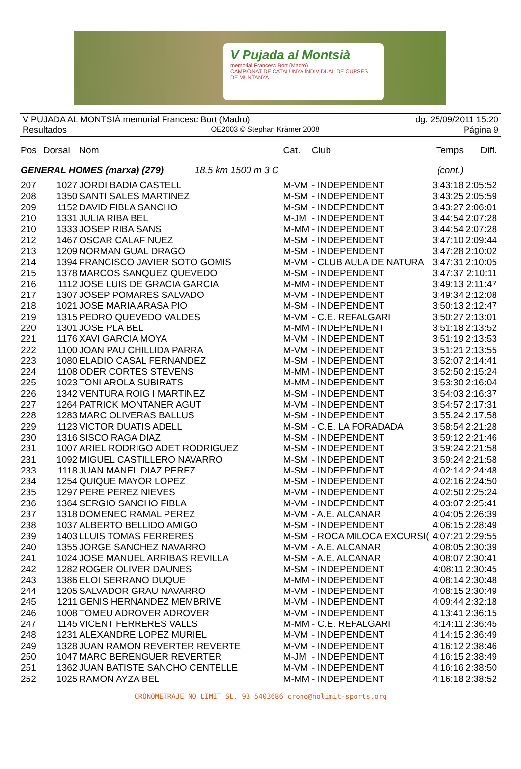V Pujada al Montsià
memorial Francesc Bort (Madro)
CAMPIONAT DE CATALUNYA INDIVIDUAL DE CURSES DE MUNTANYA
V PUJADA AL MONTSIÀ memorial Francesc Bort (Madro) dg. 25/09/2011 15:20
Resultados OE2003 © Stephan Krämer 2008 Página 9
| Pos | Dorsal | Nom | Cat. | Club | Temps | Diff. |
| --- | --- | --- | --- | --- | --- | --- |
| GENERAL HOMES (marxa) (279) 18.5 km 1500 m 3 C | | | | | (cont.) | |
| 207 | 1027 | JORDI BADIA CASTELL | M-VM | - INDEPENDENT | 3:43:18 | 2:05:52 |
| 208 | 1350 | SANTI SALES MARTINEZ | M-SM | - INDEPENDENT | 3:43:25 | 2:05:59 |
| 209 | 1152 | DAVID FIBLA SANCHO | M-SM | - INDEPENDENT | 3:43:27 | 2:06:01 |
| 210 | 1331 | JULIA RIBA BEL | M-JM | - INDEPENDENT | 3:44:54 | 2:07:28 |
| 210 | 1333 | JOSEP RIBA SANS | M-MM | - INDEPENDENT | 3:44:54 | 2:07:28 |
| 212 | 1467 | OSCAR CALAF NUEZ | M-SM | - INDEPENDENT | 3:47:10 | 2:09:44 |
| 213 | 1209 | NORMAN GUAL DRAGO | M-SM | - INDEPENDENT | 3:47:28 | 2:10:02 |
| 214 | 1394 | FRANCISCO JAVIER SOTO GOMIS | M-VM | - CLUB AULA DE NATURA | 3:47:31 | 2:10:05 |
| 215 | 1378 | MARCOS SANQUEZ QUEVEDO | M-SM | - INDEPENDENT | 3:47:37 | 2:10:11 |
| 216 | 1112 | JOSE LUIS DE GRACIA GARCIA | M-MM | - INDEPENDENT | 3:49:13 | 2:11:47 |
| 217 | 1307 | JOSEP POMARES SALVADO | M-VM | - INDEPENDENT | 3:49:34 | 2:12:08 |
| 218 | 1021 | JOSE MARIA ARASA PIO | M-SM | - INDEPENDENT | 3:50:13 | 2:12:47 |
| 219 | 1315 | PEDRO QUEVEDO VALDES | M-VM | - C.E. REFALGARI | 3:50:27 | 2:13:01 |
| 220 | 1301 | JOSE PLA BEL | M-MM | - INDEPENDENT | 3:51:18 | 2:13:52 |
| 221 | 1176 | XAVI GARCIA MOYA | M-VM | - INDEPENDENT | 3:51:19 | 2:13:53 |
| 222 | 1100 | JOAN PAU CHILLIDA PARRA | M-VM | - INDEPENDENT | 3:51:21 | 2:13:55 |
| 223 | 1080 | ELADIO CASAL FERNANDEZ | M-SM | - INDEPENDENT | 3:52:07 | 2:14:41 |
| 224 | 1108 | ODER CORTES STEVENS | M-MM | - INDEPENDENT | 3:52:50 | 2:15:24 |
| 225 | 1023 | TONI AROLA SUBIRATS | M-MM | - INDEPENDENT | 3:53:30 | 2:16:04 |
| 226 | 1342 | VENTURA ROIG I MARTINEZ | M-SM | - INDEPENDENT | 3:54:03 | 2:16:37 |
| 227 | 1264 | PATRICK MONTANER AGUT | M-VM | - INDEPENDENT | 3:54:57 | 2:17:31 |
| 228 | 1283 | MARC OLIVERAS BALLUS | M-SM | - INDEPENDENT | 3:55:24 | 2:17:58 |
| 229 | 1123 | VICTOR DUATIS ADELL | M-SM | - C.E. LA FORADADA | 3:58:54 | 2:21:28 |
| 230 | 1316 | SISCO RAGA DIAZ | M-SM | - INDEPENDENT | 3:59:12 | 2:21:46 |
| 231 | 1007 | ARIEL RODRIGO ADET RODRIGUEZ | M-SM | - INDEPENDENT | 3:59:24 | 2:21:58 |
| 231 | 1092 | MIGUEL CASTILLERO NAVARRO | M-SM | - INDEPENDENT | 3:59:24 | 2:21:58 |
| 233 | 1118 | JUAN MANEL DIAZ PEREZ | M-SM | - INDEPENDENT | 4:02:14 | 2:24:48 |
| 234 | 1254 | QUIQUE MAYOR LOPEZ | M-SM | - INDEPENDENT | 4:02:16 | 2:24:50 |
| 235 | 1297 | PERE PEREZ NIEVES | M-VM | - INDEPENDENT | 4:02:50 | 2:25:24 |
| 236 | 1364 | SERGIO SANCHO FIBLA | M-VM | - INDEPENDENT | 4:03:07 | 2:25:41 |
| 237 | 1318 | DOMENEC RAMAL PEREZ | M-VM | - A.E. ALCANAR | 4:04:05 | 2:26:39 |
| 238 | 1037 | ALBERTO BELLIDO AMIGO | M-SM | - INDEPENDENT | 4:06:15 | 2:28:49 |
| 239 | 1403 | LLUIS TOMAS FERRERES | M-SM | - ROCA MILOCA EXCURSI( | 4:07:21 | 2:29:55 |
| 240 | 1355 | JORGE SANCHEZ NAVARRO | M-VM | - A.E. ALCANAR | 4:08:05 | 2:30:39 |
| 241 | 1024 | JOSE MANUEL ARRIBAS REVILLA | M-SM | - A.E. ALCANAR | 4:08:07 | 2:30:41 |
| 242 | 1282 | ROGER OLIVER DAUNES | M-SM | - INDEPENDENT | 4:08:11 | 2:30:45 |
| 243 | 1386 | ELOI SERRANO DUQUE | M-MM | - INDEPENDENT | 4:08:14 | 2:30:48 |
| 244 | 1205 | SALVADOR GRAU NAVARRO | M-VM | - INDEPENDENT | 4:08:15 | 2:30:49 |
| 245 | 1211 | GENIS HERNANDEZ MEMBRIVE | M-VM | - INDEPENDENT | 4:09:44 | 2:32:18 |
| 246 | 1008 | TOMEU ADROVER ADROVER | M-VM | - INDEPENDENT | 4:13:41 | 2:36:15 |
| 247 | 1145 | VICENT FERRERES VALLS | M-MM | - C.E. REFALGARI | 4:14:11 | 2:36:45 |
| 248 | 1231 | ALEXANDRE LOPEZ MURIEL | M-VM | - INDEPENDENT | 4:14:15 | 2:36:49 |
| 249 | 1328 | JUAN RAMON REVERTER REVERTE | M-VM | - INDEPENDENT | 4:16:12 | 2:38:46 |
| 250 | 1047 | MARC BERENGUER REVERTER | M-JM | - INDEPENDENT | 4:16:15 | 2:38:49 |
| 251 | 1362 | JUAN BATISTE SANCHO CENTELLE | M-VM | - INDEPENDENT | 4:16:16 | 2:38:50 |
| 252 | 1025 | RAMON AYZA BEL | M-MM | - INDEPENDENT | 4:16:18 | 2:38:52 |
CRONOMETRAJE NO LIMIT SL. 93 5403686 crono@nolimit-sports.org